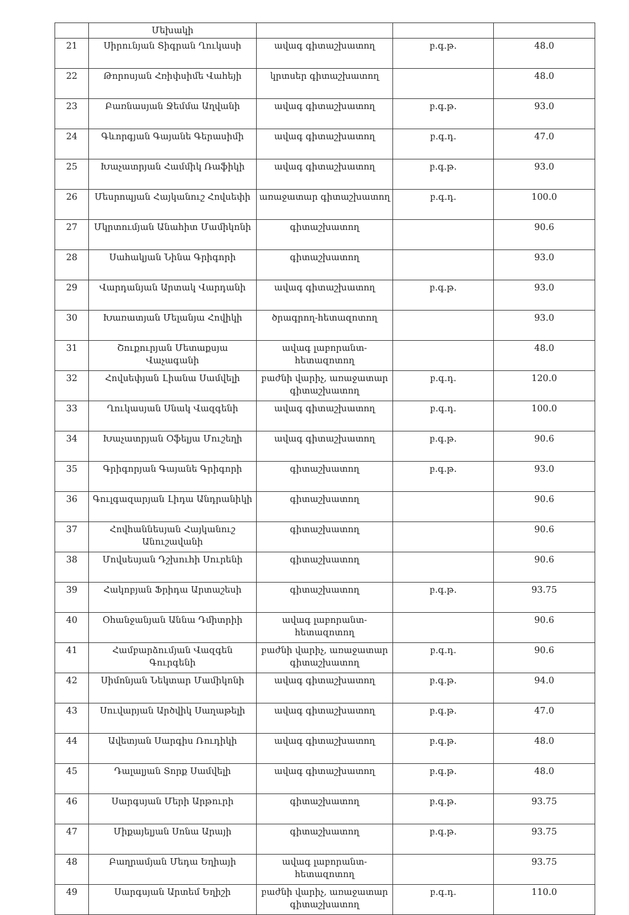| | Մեխակի | | | |
| 21 | Սիրունյան Տիգրան Ղուկասի | ավագ գիտաշխատող | բ.գ.թ. | 48.0 |
| 22 | Թորոսյան Հռիփսիմե Վահեյի | կրտսեր գիտաշխատող | | 48.0 |
| 23 | Բառնասյան Ջեմմա Աղվանի | ավագ գիտաշխատող | բ.գ.թ. | 93.0 |
| 24 | Գևորգյան Գայանե Գերասիմի | ավագ գիտաշխատող | բ.գ.դ. | 47.0 |
| 25 | Խաչատրյան Համմիկ Ռաֆիկի | ավագ գիտաշխատող | բ.գ.թ. | 93.0 |
| 26 | Մեսրոպյան Հայկանուշ Հովսեփի | առաջատար գիտաշխատող | բ.գ.դ. | 100.0 |
| 27 | Մկրտումյան Անահիտ Մամիկոնի | գիտաշխատող | | 90.6 |
| 28 | Սահակյան Նինա Գրիգորի | գիտաշխատող | | 93.0 |
| 29 | Վարդանյան Արտակ Վարդանի | ավագ գիտաշխատող | բ.գ.թ. | 93.0 |
| 30 | Խառատյան Մելանյա Հովիկի | ծրագրող-հետազոտող | | 93.0 |
| 31 | Շուքուրյան Մետաքսյա Վաչագանի | ավագ լաբորանտ-հետազոտող | | 48.0 |
| 32 | Հովսեփյան Լիանա Սամվելի | բաժնի վարիչ, առաջատար գիտաշխատող | բ.գ.դ. | 120.0 |
| 33 | Ղուկասյան Սնակ Վազգենի | ավագ գիտաշխատող | բ.գ.դ. | 100.0 |
| 34 | Խաչատրյան Օֆելյա Մուշեղի | ավագ գիտաշխատող | բ.գ.թ. | 90.6 |
| 35 | Գրիգորյան Գայանե Գրիգորի | գիտաշխատող | բ.գ.թ. | 93.0 |
| 36 | Գուլգազարյան Լիդա Անդրանիկի | գիտաշխատող | | 90.6 |
| 37 | Հովհաննեսյան Հայկանուշ Անուշավանի | գիտաշխատող | | 90.6 |
| 38 | Մովսեսյան Դշխուհի Սուրենի | գիտաշխատող | | 90.6 |
| 39 | Հակոբյան Ֆրիդա Արտաշեսի | գիտաշխատող | բ.գ.թ. | 93.75 |
| 40 | Օհանջանյան Աննա Դմիտրիի | ավագ լաբորանտ-հետազոտող | | 90.6 |
| 41 | Համբարձումյան Վազգեն Գուրգենի | բաժնի վարիչ, առաջատար գիտաշխատող | բ.գ.դ. | 90.6 |
| 42 | Սիմոնյան Նեկտար Մամիկոնի | ավագ գիտաշխատող | բ.գ.թ. | 94.0 |
| 43 | Սուվարյան Արծվիկ Սաղաթելի | ավագ գիտաշխատող | բ.գ.թ. | 47.0 |
| 44 | Ավետյան Սարգիս Ռուդիկի | ավագ գիտաշխատող | բ.գ.թ. | 48.0 |
| 45 | Դալալյան Տորք Սամվելի | ավագ գիտաշխատող | բ.գ.թ. | 48.0 |
| 46 | Սարգսյան Մերի Արթուրի | գիտաշխատող | բ.գ.թ. | 93.75 |
| 47 | Միքայելյան Սոնա Արայի | գիտաշխատող | բ.գ.թ. | 93.75 |
| 48 | Բաղրամյան Մեդա Եղիայի | ավագ լաբորանտ-հետազոտող | | 93.75 |
| 49 | Սարգսյան Արտեմ Եղիշի | բաժնի վարիչ, առաջատար գիտաշխատող | բ.գ.դ. | 110.0 |